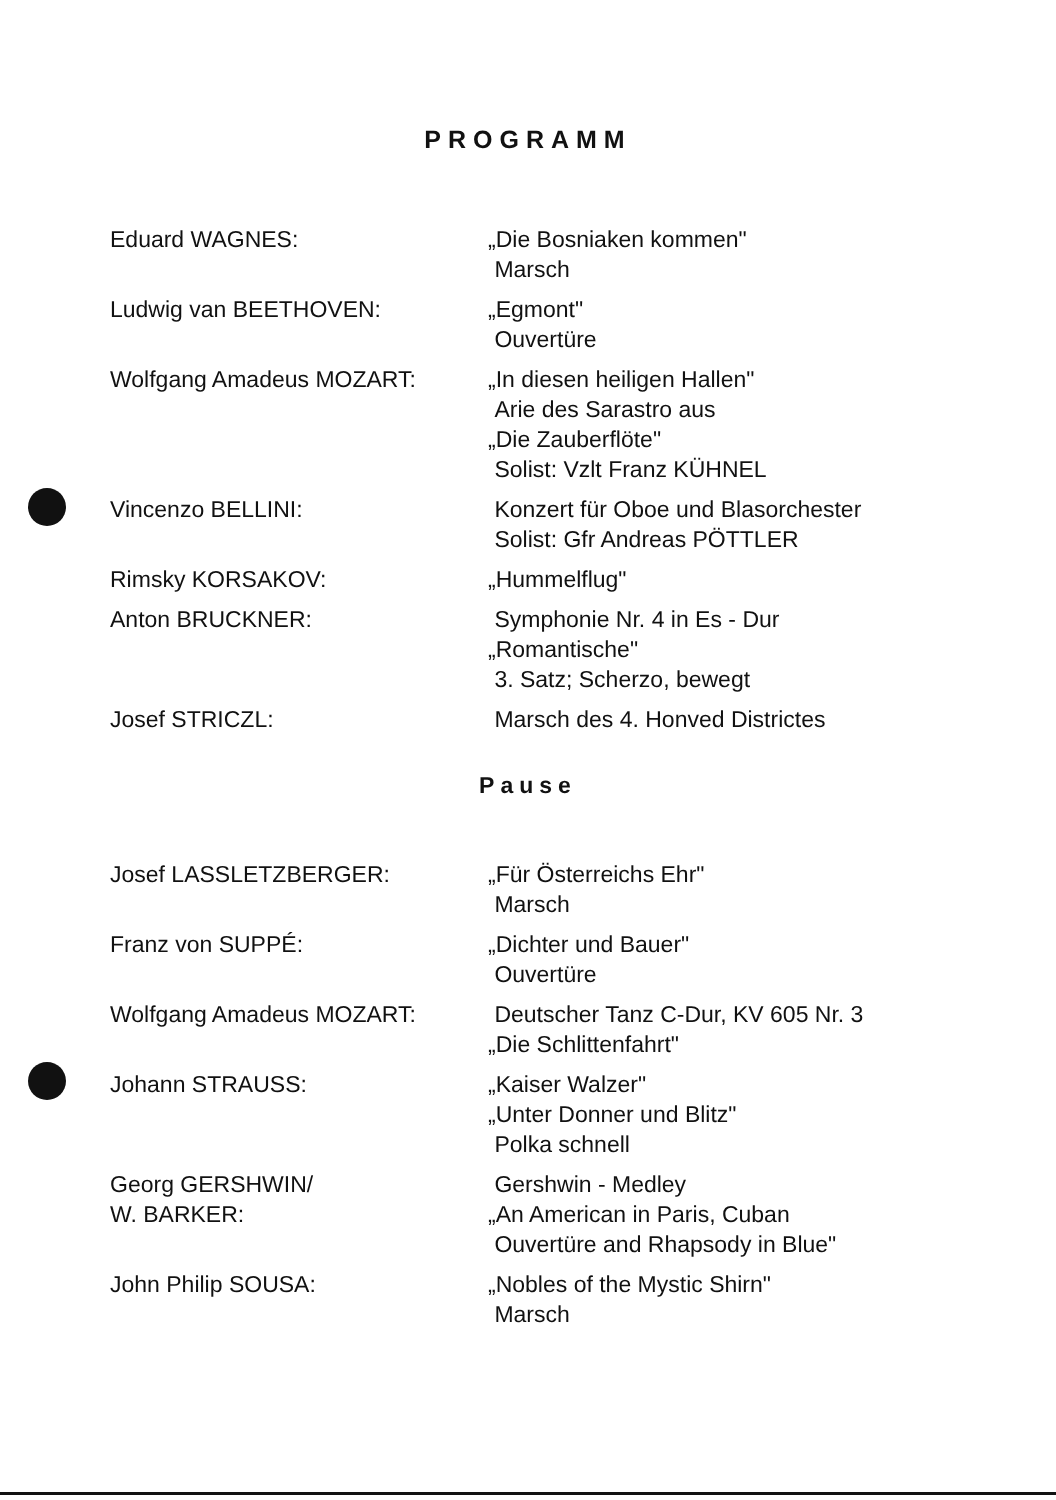PROGRAMM
| Eduard WAGNES: | „Die Bosniaken kommen" Marsch |
| Ludwig van BEETHOVEN: | „Egmont" Ouvertüre |
| Wolfgang Amadeus MOZART: | „In diesen heiligen Hallen" Arie des Sarastro aus „Die Zauberflöte" Solist: Vzlt Franz KÜHNEL |
| Vincenzo BELLINI: | Konzert für Oboe und Blasorchester Solist: Gfr Andreas PÖTTLER |
| Rimsky KORSAKOV: | „Hummelflug" |
| Anton BRUCKNER: | Symphonie Nr. 4 in Es - Dur „Romantische" 3. Satz; Scherzo, bewegt |
| Josef STRICZL: | Marsch des 4. Honved Districtes |
Pause
| Josef LASSLETZBERGER: | „Für Österreichs Ehr" Marsch |
| Franz von SUPPÉ: | „Dichter und Bauer" Ouvertüre |
| Wolfgang Amadeus MOZART: | Deutscher Tanz C-Dur, KV 605 Nr. 3 „Die Schlittenfahrt" |
| Johann STRAUSS: | „Kaiser Walzer" „Unter Donner und Blitz" Polka schnell |
| Georg GERSHWIN/ W. BARKER: | Gershwin - Medley „An American in Paris, Cuban Ouvertüre and Rhapsody in Blue" |
| John Philip SOUSA: | „Nobles of the Mystic Shirn" Marsch |